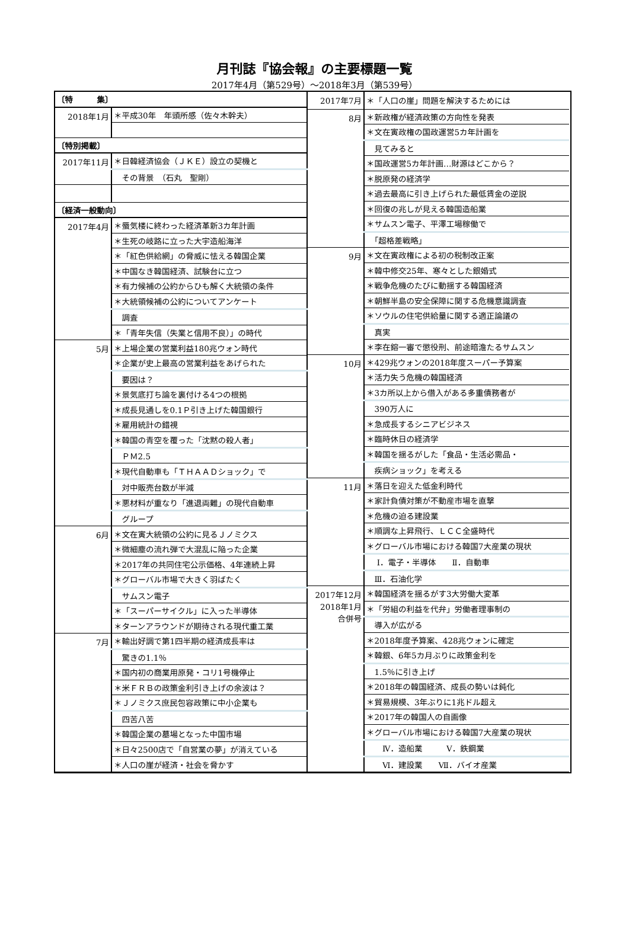月刊誌『協会報』の主要標題一覧
2017年4月（第529号）～2018年3月（第539号）
| 〔特 集〕 | |
| 2018年1月 | ＊平成30年 年頭所感（佐々木幹夫） |
| 〔特別掲載〕 | |
| 2017年11月 | ＊日韓経済協会（ＪＫＥ）設立の契機と |
| | その背景 （石丸 聖剛） |
| 〔経済一般動向〕 | |
| 2017年4月 | ＊蜃気楼に終わった経済革新3カ年計画 |
| | ＊生死の岐路に立った大宇造船海洋 |
| | ＊「紅色供給網」の脅威に怯える韓国企業 |
| | ＊中国なき韓国経済、試験台に立つ |
| | ＊有力候補の公約からひも解く大統領の条件 |
| | ＊大統領候補の公約についてアンケート |
| | 調査 |
| | ＊「青年失信（失業と信用不良）」の時代 |
| 5月 | ＊上場企業の営業利益180兆ウォン時代 |
| | ＊企業が史上最高の営業利益をあげられた |
| | 要因は？ |
| | ＊景気底打ち論を裏付ける4つの根拠 |
| | ＊成長見通しを0.1Ｐ引き上げた韓国銀行 |
| | ＊雇用統計の錯視 |
| | ＊韓国の青空を覆った「沈黙の殺人者」 |
| | ＰＭ2.5 |
| | ＊現代自動車も「ＴＨＡＡＤショック」で |
| | 対中販売台数が半減 |
| | ＊悪材料が重なり「進退両難」の現代自動車 |
| | グループ |
| 6月 | ＊文在寅大統領の公約に見るＪノミクス |
| | ＊微細塵の流れ弾で大混乱に陥った企業 |
| | ＊2017年の共同住宅公示価格、4年連続上昇 |
| | ＊グローバル市場で大きく羽ばたく |
| | サムスン電子 |
| | ＊「スーパーサイクル」に入った半導体 |
| | ＊ターンアラウンドが期待される現代重工業 |
| 7月 | ＊輸出好調で第1四半期の経済成長率は |
| | 驚きの1.1％ |
| | ＊国内初の商業用原発・コリ1号機停止 |
| | ＊米ＦＲＢの政策金利引き上げの余波は？ |
| | ＊Ｊノミクス庶民包容政策に中小企業も |
| | 四苦八苦 |
| | ＊韓国企業の墓場となった中国市場 |
| | ＊日々2500店で「自営業の夢」が消えている |
| | ＊人口の崖が経済・社会を脅かす |
| 2017年7月 | ＊「人口の崖」問題を解決するためには |
| 8月 | ＊新政権が経済政策の方向性を発表 |
| | ＊文在寅政権の国政運営5カ年計画を |
| | 見てみると |
| | ＊国政運営5カ年計画…財源はどこから？ |
| | ＊脱原発の経済学 |
| | ＊過去最高に引き上げられた最低賃金の逆説 |
| | ＊回復の兆しが見える韓国造船業 |
| | ＊サムスン電子、平澤工場稼働で |
| | 「超格差戦略」 |
| 9月 | ＊文在寅政権による初の税制改正案 |
| | ＊韓中修交25年、寒々とした銀婚式 |
| | ＊戦争危機のたびに動揺する韓国経済 |
| | ＊朝鮮半島の安全保障に関する危機意識調査 |
| | ＊ソウルの住宅供給量に関する適正論議の |
| | 真実 |
| | ＊李在鎔一審で懲役刑、前途暗澹たるサムスン |
| 10月 | ＊429兆ウォンの2018年度スーパー予算案 |
| | ＊活力失う危機の韓国経済 |
| | ＊3カ所以上から借入がある多重債務者が |
| | 390万人に |
| | ＊急成長するシニアビジネス |
| | ＊臨時休日の経済学 |
| | ＊韓国を揺るがした「食品・生活必需品・ |
| | 疾病ショック」を考える |
| 11月 | ＊落日を迎えた低金利時代 |
| | ＊家計負債対策が不動産市場を直撃 |
| | ＊危機の迫る建設業 |
| | ＊順調な上昇飛行、ＬＣＣ全盛時代 |
| | ＊グローバル市場における韓国7大産業の現状 |
| | Ⅰ．電子・半導体 Ⅱ．自動車 |
| | Ⅲ．石油化学 |
| 2017年12月 2018年1月 合併号 | ＊韓国経済を揺るがす3大労働大変革 |
| | ＊「労組の利益を代弁」労働者理事制の |
| | 導入が広がる |
| | ＊2018年度予算案、428兆ウォンに確定 |
| | ＊韓銀、6年5カ月ぶりに政策金利を |
| | 1.5％に引き上げ |
| | ＊2018年の韓国経済、成長の勢いは鈍化 |
| | ＊貿易規模、3年ぶりに1兆ドル超え |
| | ＊2017年の韓国人の自画像 |
| | ＊グローバル市場における韓国7大産業の現状 |
| | Ⅳ．造船業 Ⅴ．鉄鋼業 |
| | Ⅵ．建設業 Ⅶ．バイオ産業 |